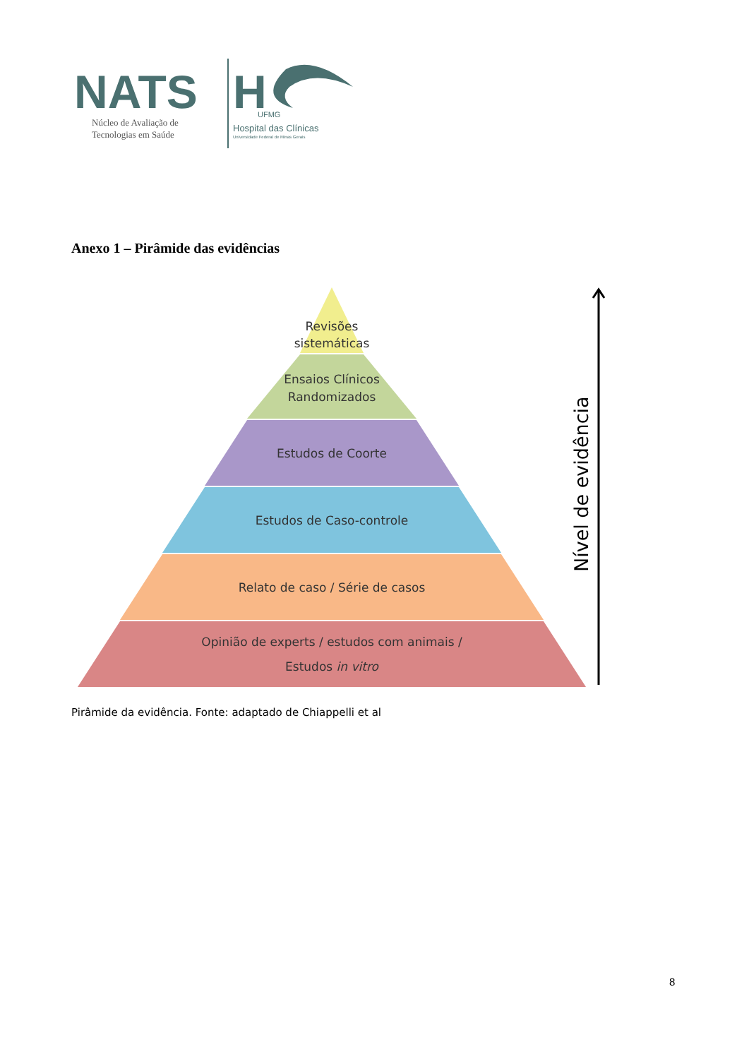NATS
Núcleo de Avaliação de
Tecnologias em Saúde
H
UFMG
Hospital das Clínicas
Universidade Federal de Minas Gerais
Anexo 1 – Pirâmide das evidências
Revisões
sistemáticas
Ensaios Clínicos
Randomizados
Estudos de Coorte
Estudos de Caso-controle
Relato de caso / Série de casos
Opinião de experts / estudos com animais /
Estudos in vitro
Nível de evidência
Pirâmide da evidência. Fonte: adaptado de Chiappelli et al
8